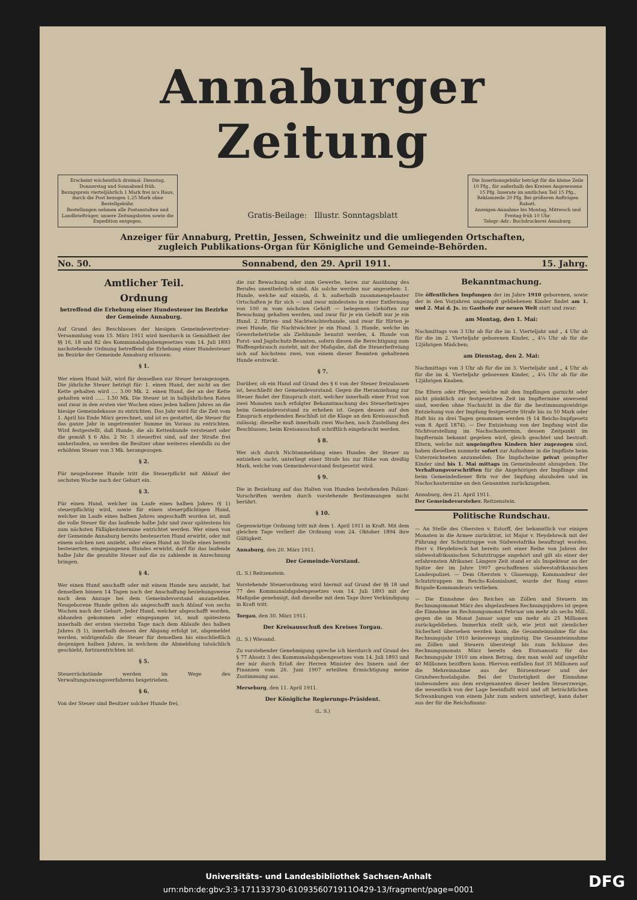Annaburger Zeitung
Erscheint wöchentlich dreimal: Dienstag, Donnerstag und Sonnabend früh.
Bezugspreis vierteljährlich 1 Mark frei in's Haus, durch die Post bezogen 1,25 Mark ohne Bestellgebühr.
Bestellungen nehmen alle Postanstalten und Landbriefträger, unsere Zeitungsboten sowie die Expedition entgegen.
Gratis-Beilage: Illustr. Sonntagsblatt
Die Insertionsgebühr beträgt für die kleine Zeile 10 Pfg., für außerhalb des Kreises Angesessene 15 Pfg. Inserate im amtlichen Teil 15 Pfg., Reklamzeile 20 Pfg. Bei größeren Aufträgen Rabatt.
Anzeigen-Annahme bis Montag, Mittwoch und Freitag früh 10 Uhr.
Telegr.-Adr.: Buchdruckerei Annaburg.
Anzeiger für Annaburg, Prettin, Jessen, Schweinitz und die umliegenden Ortschaften,
zugleich Publikations-Organ für Königliche und Gemeinde-Behörden.
No. 50. Sonnabend, den 29. April 1911. 15. Jahrg.
Amtlicher Teil.
Ordnung
betreffend die Erhebung einer Hundesteuer im Bezirke der Gemeinde Annaburg.
Auf Grund des Beschlusses der hiesigen Gemeindevertreter-Versammlung vom 15. März 1911 wird hierdurch in Gemäßheit der §§ 16, 18 und 82 des Kommunalabgabengesetzes vom 14. Juli 1893 nachstehende Ordnung betreffend die Erhebung einer Hundesteuer im Bezirke der Gemeinde Annaburg erlassen:
§ 1.
Wer einen Hund hält, wird für denselben zur Steuer herangezogen. Die jährliche Steuer beträgt für: 1. einen Hund, der nicht an der Kette gehalten wird .... 3.00 Mk. 2. einen Hund, der an der Kette gehalten wird ...... 1.50 Mk. Die Steuer ist in halbjährlichen Raten und zwar in den ersten vier Wochen eines jeden halben Jahres an die hiesige Gemeindekasse zu entrichten. Das Jahr wird für die Zeit vom 1. April bis Ende März gerechnet, und ist es gestattet, die Steuer für das ganze Jahr in ungetrennter Summe im Voraus zu entrichten. Wird festgestellt, daß Hunde, die als Kettenhunde versteuert oder die gemäß § 6 Abs. 2 Nr. 3 steuerfrei sind, auf der Straße frei umherlaufen, so werden die Besitzer ohne weiteres ebenfalls zu der erhöhten Steuer von 3 Mk. herangezogen.
§ 2.
Für neugeborene Hunde tritt die Steuerpflicht mit Ablauf der sechsten Woche nach der Geburt ein.
§ 3.
Für einen Hund, welcher im Laufe eines halben Jahres (§ 1) steuerpflichtig wird, sowie für einen steuerpflichtigen Hund, welcher im Laufe eines halben Jahres angeschafft worden ist, muß die volle Steuer für das laufende halbe Jahr und zwar spätestens bis zum nächsten Fälligkeitstermine entrichtet werden. Wer einen von der Gemeinde Annaburg bereits besteuerten Hund erwirbt, oder mit einem solchen neu anzieht, oder einen Hund an Stelle eines bereits besteuerten, eingegangenen Hundes erwirbt, darf für das laufende halbe Jahr die gezahlte Steuer auf die zu zahlende in Anrechnung bringen.
§ 4.
Wer einen Hund anschafft oder mit einem Hunde neu anzieht, hat denselben binnen 14 Tagen nach der Anschaffung beziehungsweise nach dem Anzuge bei dem Gemeindevorstand anzumelden. Neugeborene Hunde gelten als angeschafft nach Ablauf von sechs Wochen nach der Geburt. Jeder Hund, welcher abgeschafft worden, abhanden gekommen oder eingegangen ist, muß spätestens innerhalb der ersten vierzehn Tage nach dem Ablaufe des halben Jahres (§ 1), innerhalb dessen der Abgang erfolgt ist, abgemeldet werden, widrigenfalls die Steuer für denselben bis einschließlich desjenigen halben Jahres, in welchem die Abmeldung tatsächlich geschieht, fortzuentrichten ist.
§ 5.
Steuerrückstände werden im Wege des Verwaltungszwangsverfahrens beigetrieben.
§ 6.
Von der Steuer sind Besitzer solcher Hunde frei,
die zur Bewachung oder zum Gewerbe, bezw. zur Ausübung des Berufes unentbehrlich sind. Als solche werden nur angesehen: 1. Hunde, welche auf einzeln, d. h. außerhalb zusammengebauter Ortschaften je für sich — und zwar mindestens in einer Entfernung von 100 m vom nächsten Gehöft — belegenen Gehöften zur Bewachung gehalten werden, und zwar für je ein Gehöft nur je ein Hund. 2. Hirten- und Nachtwächterhunde, und zwar für Hirten je zwei Hunde, für Nachtwächter je ein Hund. 3. Hunde, welche im Gewerbebetriebe als Ziehhunde benutzt werden, 4. Hunde von Forst- und Jagdschutz-Beamten, sofern diesen die Berechtigung zum Waffengebrauch zusteht, mit der Maßgabe, daß die Steuerbefreiung sich auf höchstens zwei, von einem dieser Beamten gehaltenen Hunde erstreckt.
§ 7.
Darüber, ob ein Hund auf Grund des § 6 von der Steuer freizulassen ist, beschließt der Gemeindevorstand. Gegen die Heranziehung zur Steuer findet der Einspruch statt, welcher innerhalb einer Frist von zwei Monaten nach erfolgter Bekanntmachung des Steuerbetrages beim Gemeindevorstand zu erheben ist. Gegen dessen auf den Einspruch ergehenden Beschluß ist die Klage an den Kreisausschuß zulässig; dieselbe muß innerhalb zwei Wochen, nach Zustellung des Beschlusses, beim Kreisausschuß schriftlich eingebracht werden.
§ 8.
Wer sich durch Nichtanmeldung eines Hundes der Steuer zu entziehen sucht, unterliegt einer Strafe bis zur Höhe von dreißig Mark, welche vom Gemeindevorstand festgesetzt wird.
§ 9.
Die in Beziehung auf das Halten von Hunden bestehenden Polizei-Vorschriften werden durch vorstehende Bestimmungen nicht berührt.
§ 10.
Gegenwärtige Ordnung tritt mit dem 1. April 1911 in Kraft. Mit dem gleichen Tage verliert die Ordnung vom 24. Oktober 1894 ihre Gültigkeit.
Annaburg, den 20. März 1911.
Der Gemeinde-Vorstand.
(L. S.) Reitzenstein.
Vorstehende Steuerordnung wird hiermit auf Grund der §§ 18 und 77 des Kommunalabgabengesetzes vom 14. Juli 1893 mit der Maßgabe genehmigt, daß dieselbe mit dem Tage ihrer Verkündigung in Kraft tritt.
Torgau, den 30. März 1911.
Der Kreisausschuß des Kreises Torgau.
(L. S.) Wiesand.
Zu vorstehender Genehmigung spreche ich hierdurch auf Grund des § 77 Absatz 3 des Kommunalabgabengesetzes vom 14. Juli 1893 und der mir durch Erlaß der Herren Minister des Innern und der Finanzen vom 26. Juni 1907 erteilten Ermächtigung meine Zustimmung aus.
Merseburg, den 11. April 1911.
Der Königliche Regierungs-Präsident.
(L. S.)
Bekanntmachung.
Die öffentlichen Impfungen der im Jahre 1910 geborenen, sowie der in den Vorjahren ungeimpft gebliebenen Kinder findet am 1. und 2. Mai d. Js. im Gasthofe zur neuen Welt statt und zwar:
am Montag, den 1. Mai:
Nachmittags von 3 Uhr ab für die im 1. Vierteljahr und „ 4 Uhr ab für die im 2. Vierteljahr geborenen Kinder, „ 4¼ Uhr ab für die 12jährigen Mädchen;
am Dienstag, den 2. Mai:
Nachmittags von 3 Uhr ab für die im 3. Vierteljahr und „ 4 Uhr ab für die im 4. Vierteljahr geborenen Kinder, „ 4¼ Uhr ab für die 12jährigen Knaben.
Die Eltern oder Pfleger, welche mit den Impflingen garnicht oder nicht pünktlich zur festgesetzten Zeit im Impftermine anwesend sind, werden ohne Nachsicht in die für die bestimmungswidrige Entziehung von der Impfung festgesetzte Strafe bis zu 50 Mark oder Haft bis zu drei Tagen genommen werden (§ 14 Reichs-Impfgesetz vom 8. April 1874). — Der Entziehung von der Impfung wird die Nichtvorstellung im Nachschautermin, dessen Zeitpunkt im Impftermin bekannt gegeben wird, gleich geachtet und bestraft. Eltern, welche mit ungeimpften Kindern hier zugezogen sind, haben dieselben nunmehr sofort zur Aufnahme in die Impfliste beim Unterzeichneten anzumelden. Die Impfscheine privat geimpfter Kinder sind bis 1. Mai mittags im Gemeindeamt abzugeben. Die Verhaltungsvorschriften für die Angehörigen der Impflinge sind beim Gemeindediener Brix vor der Impfung abzuholen und im Nachschautermine an den Genannten zurückzugeben.
Annaburg, den 21. April 1911.
Der Gemeindevorsteher. Reitzenstein.
Politische Rundschau.
— An Stelle des Obersten v. Estorff, der bekanntlich vor einigen Monaten in die Armee zurücktrat, ist Major v. Heydebreck mit der Führung der Schutztruppe von Südwestafrika beauftragt worden. Herr v. Heydebreck hat bereits seit einer Reihe von Jahren der südwestafrikanischen Schutztruppe angehört und gilt als einer der erfahrensten Afrikaner. Längere Zeit stand er als Inspekteur an der Spitze der im Jahre 1907 geschaffenen südwestafrikanischen Landespolizei. — Dem Obersten v. Glasenapp, Kommandeur der Schutztruppen im Reichs-Kolonialamt, wurde der Rang eines Brigade-Kommandeurs verliehen.
— Die Einnahme des Reiches an Zöllen und Steuern im Rechnungsmonat März des abgelaufenen Rechnungsjahres ist gegen die Einnahme im Rechnungsmonat Februar um mehr als sechs Mill., gegen die im Monat Januar sogar um mehr als 25 Millionen zurückgeblieben. Immerhin stellt sich, wie jetzt mit ziemlicher Sicherheit übersehen werden kann, die Gesamteinnahme für das Rechnungsjahr 1910 keineswegs ungünstig. Die Gesamteinnahme an Zöllen und Steuern übersteigt bis zum Schlusse des Rechnungsmonats März bereits den Etatsansatz für das Rechnungsjahr 1910 um einen Betrag, den man wohl auf ungefähr 40 Millionen beziffern kann. Hiervon entfallen fast 35 Millionen auf die Mehreinnahme aus der Börsensteuer und der Grundwechselabgabe. Bei der Unstetigkeit der Einnahme insbesondere aus dem erstgenannten dieser beiden Steuerzweige, die wesentlich von der Lage beeinflußt wird und oft beträchtlichen Schwankungen von einem Jahr zum andern unterliegt, kann daher aus der für die Reichsfinanz-
Universitäts- und Landesbibliothek Sachsen-Anhalt
urn:nbn:de:gbv:3:3-171133730-6109356071911O429-13/fragment/page=0001
DFG